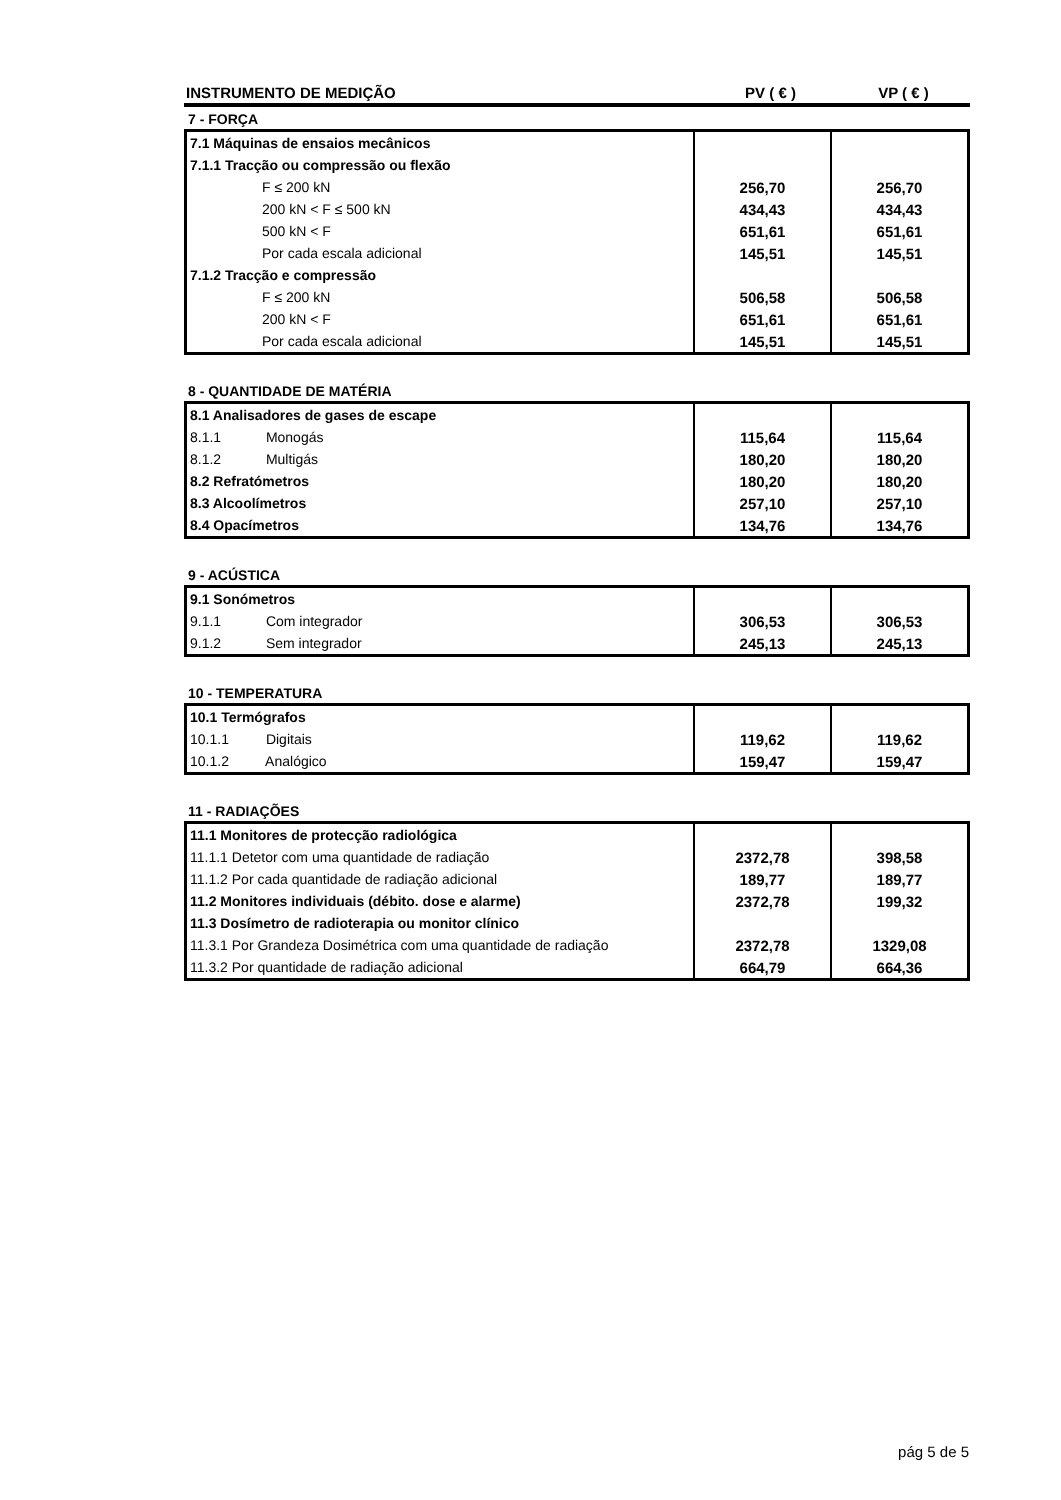| INSTRUMENTO DE MEDIÇÃO | PV ( € ) | VP ( € ) |
7 - FORÇA
| 7.1 Máquinas de ensaios mecânicos | | |
| 7.1.1 Tracção ou compressão ou flexão | | |
| F ≤ 200 kN | 256,70 | 256,70 |
| 200 kN < F ≤ 500 kN | 434,43 | 434,43 |
| 500 kN < F | 651,61 | 651,61 |
| Por cada escala adicional | 145,51 | 145,51 |
| 7.1.2 Tracção e compressão | | |
| F ≤ 200 kN | 506,58 | 506,58 |
| 200 kN < F | 651,61 | 651,61 |
| Por cada escala adicional | 145,51 | 145,51 |
8 - QUANTIDADE DE MATÉRIA
| 8.1 Analisadores de gases de escape | | |
| 8.1.1 Monogás | 115,64 | 115,64 |
| 8.1.2 Multigás | 180,20 | 180,20 |
| 8.2 Refratómetros | 180,20 | 180,20 |
| 8.3 Alcoolímetros | 257,10 | 257,10 |
| 8.4 Opacímetros | 134,76 | 134,76 |
9 - ACÚSTICA
| 9.1 Sonómetros | | |
| 9.1.1 Com integrador | 306,53 | 306,53 |
| 9.1.2 Sem integrador | 245,13 | 245,13 |
10 - TEMPERATURA
| 10.1 Termógrafos | | |
| 10.1.1 Digitais | 119,62 | 119,62 |
| 10.1.2 Analógico | 159,47 | 159,47 |
11 - RADIAÇÕES
| 11.1 Monitores de protecção radiológica | | |
| 11.1.1 Detetor com uma quantidade de radiação | 2372,78 | 398,58 |
| 11.1.2 Por cada quantidade de radiação adicional | 189,77 | 189,77 |
| 11.2 Monitores individuais (débito. dose e alarme) | 2372,78 | 199,32 |
| 11.3 Dosímetro de radioterapia ou monitor clínico | | |
| 11.3.1 Por Grandeza Dosimétrica com uma quantidade de radiação | 2372,78 | 1329,08 |
| 11.3.2 Por quantidade de radiação adicional | 664,79 | 664,36 |
pág 5 de 5